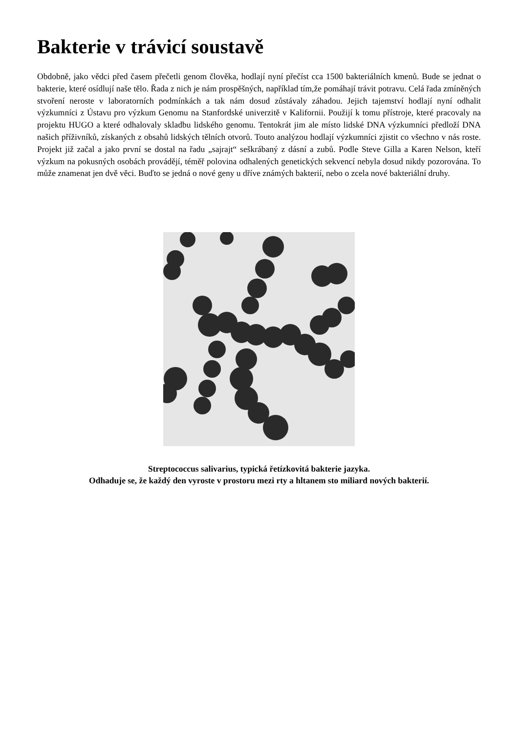Bakterie v trávicí soustavě
Obdobně, jako vědci před časem přečetli genom člověka, hodlají nyní přečíst cca 1500 bakteriálních kmenů. Bude se jednat o bakterie, které osídlují naše tělo. Řada z nich je nám prospěšných, například tím,že pomáhají trávit potravu. Celá řada zmíněných stvoření neroste v laboratorních podmínkách a tak nám dosud zůstávaly záhadou. Jejich tajemství hodlají nyní odhalit výzkumníci z Ústavu pro výzkum Genomu na Stanfordské univerzitě v Kalifornii. Použijí k tomu přístroje, které pracovaly na projektu HUGO a které odhalovaly skladbu lidského genomu. Tentokrát jim ale místo lidské DNA výzkumníci předloží DNA našich příživníků, získaných z obsahů lidských tělních otvorů. Touto analýzou hodlají výzkumníci zjistit co všechno v nás roste. Projekt již začal a jako první se dostal na řadu „sajrajt“ seškrábaný z dásní a zubů. Podle Steve Gilla a Karen Nelson, kteří výzkum na pokusných osobách provádějí, téměř polovina odhalených genetických sekvencí nebyla dosud nikdy pozorována. To může znamenat jen dvě věci. Buďto se jedná o nové geny u dříve známých bakterií, nebo o zcela nové bakteriální druhy.
Streptococcus salivarius, typická řetízkovitá bakterie jazyka.
Odhaduje se, že každý den vyroste v prostoru mezi rty a hltanem sto miliard nových bakterií.